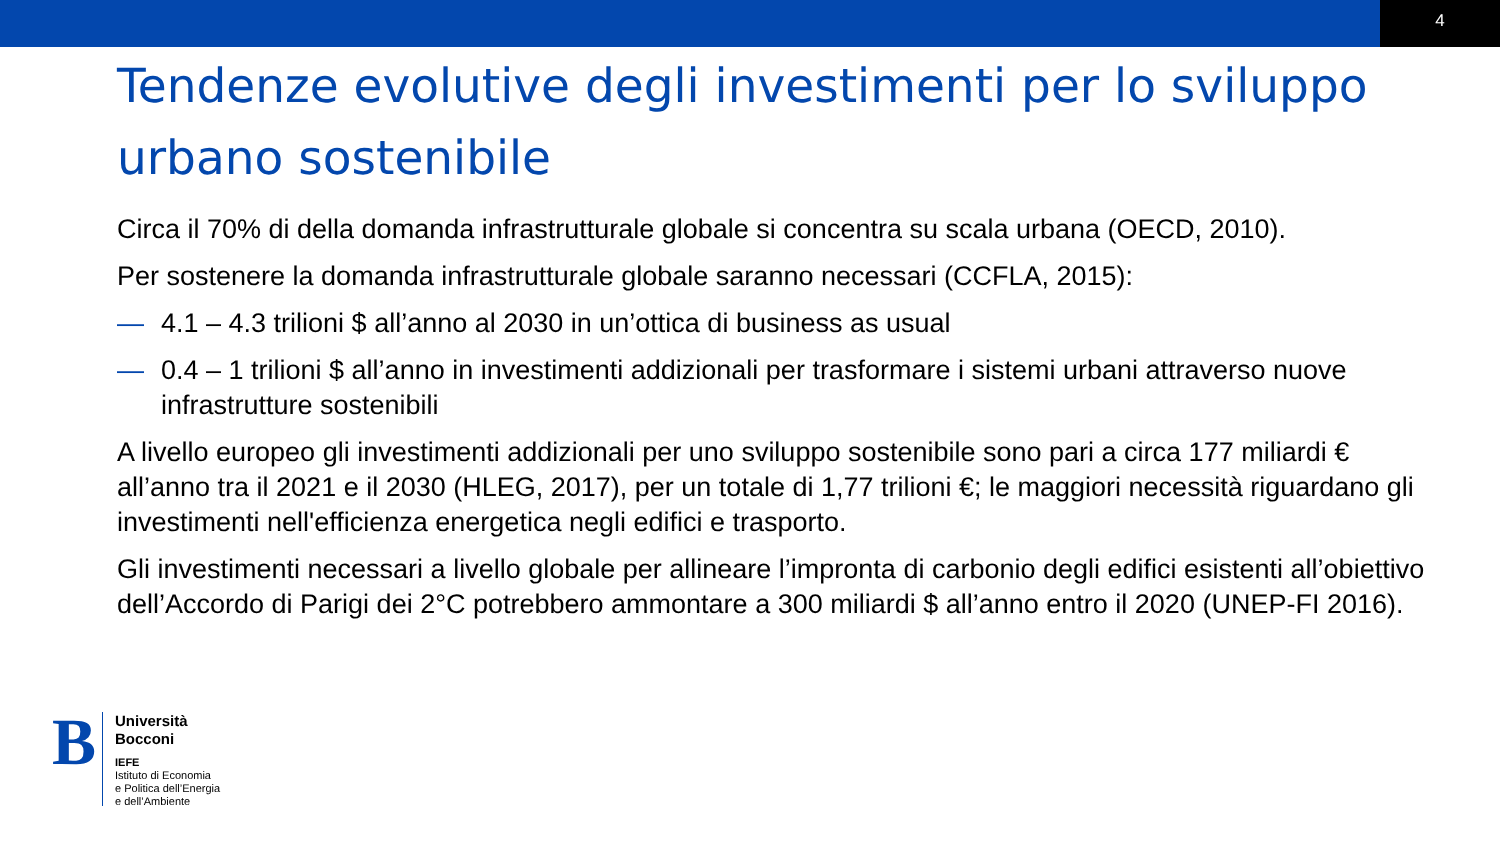4
Tendenze evolutive degli investimenti per lo sviluppo urbano sostenibile
Circa il 70% di della domanda infrastrutturale globale si concentra su scala urbana (OECD, 2010).
Per sostenere la domanda infrastrutturale globale saranno necessari (CCFLA, 2015):
— 4.1 – 4.3 trilioni $ all’anno al 2030 in un’ottica di business as usual
— 0.4 – 1 trilioni $ all’anno in investimenti addizionali per trasformare i sistemi urbani attraverso nuove infrastrutture sostenibili
A livello europeo gli investimenti addizionali per uno sviluppo sostenibile sono pari a circa 177 miliardi € all’anno tra il 2021 e il 2030 (HLEG, 2017), per un totale di 1,77 trilioni €; le maggiori necessità riguardano gli investimenti nell'efficienza energetica negli edifici e trasporto.
Gli investimenti necessari a livello globale per allineare l’impronta di carbonio degli edifici esistenti all’obiettivo dell’Accordo di Parigi dei 2°C potrebbero ammontare a 300 miliardi $ all’anno entro il 2020 (UNEP-FI 2016).
B
Università
Bocconi
IEFE
Istituto di Economia
e Politica dell’Energia
e dell’Ambiente